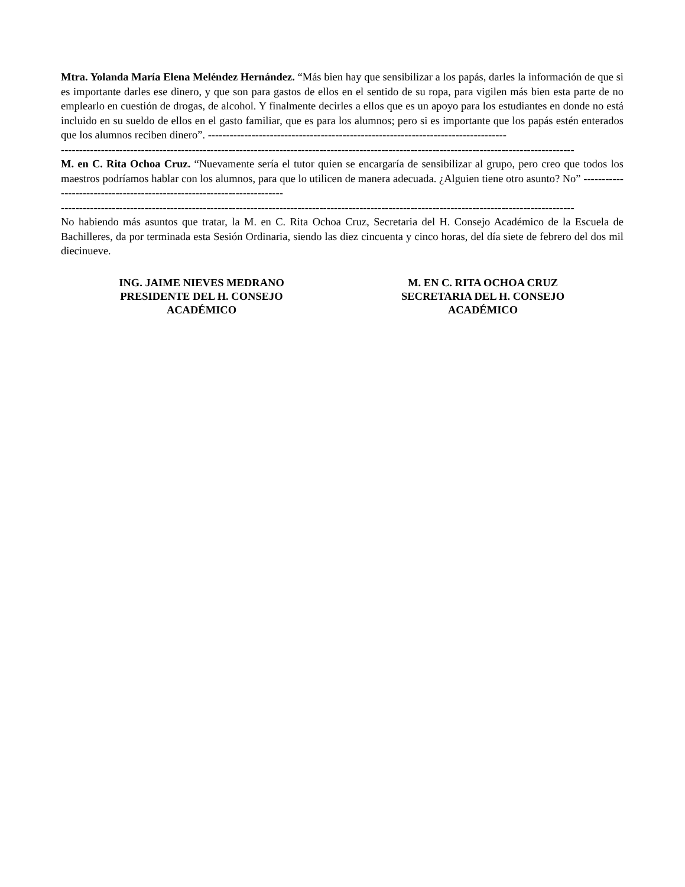Mtra. Yolanda María Elena Meléndez Hernández. “Más bien hay que sensibilizar a los papás, darles la información de que si es importante darles ese dinero, y que son para gastos de ellos en el sentido de su ropa, para vigilen más bien esta parte de no emplearlo en cuestión de drogas, de alcohol. Y finalmente decirles a ellos que es un apoyo para los estudiantes en donde no está incluido en su sueldo de ellos en el gasto familiar, que es para los alumnos; pero si es importante que los papás estén enterados que los alumnos reciben dinero”. ----------------------------------------------------------------------------------
---------------------------------------------------------------------------------------------------------------------------------------------
M. en C. Rita Ochoa Cruz. “Nuevamente sería el tutor quien se encargaría de sensibilizar al grupo, pero creo que todos los maestros podríamos hablar con los alumnos, para que lo utilicen de manera adecuada. ¿Alguien tiene otro asunto? No” ------------------------------------------------------------------------
---------------------------------------------------------------------------------------------------------------------------------------------
No habiendo más asuntos que tratar, la M. en C. Rita Ochoa Cruz, Secretaria del H. Consejo Académico de la Escuela de Bachilleres, da por terminada esta Sesión Ordinaria, siendo las diez cincuenta y cinco horas, del día siete de febrero del dos mil diecinueve.
ING. JAIME NIEVES MEDRANO
PRESIDENTE DEL H. CONSEJO
ACADÉMICO
M. EN C. RITA OCHOA CRUZ
SECRETARIA DEL H. CONSEJO
ACADÉMICO